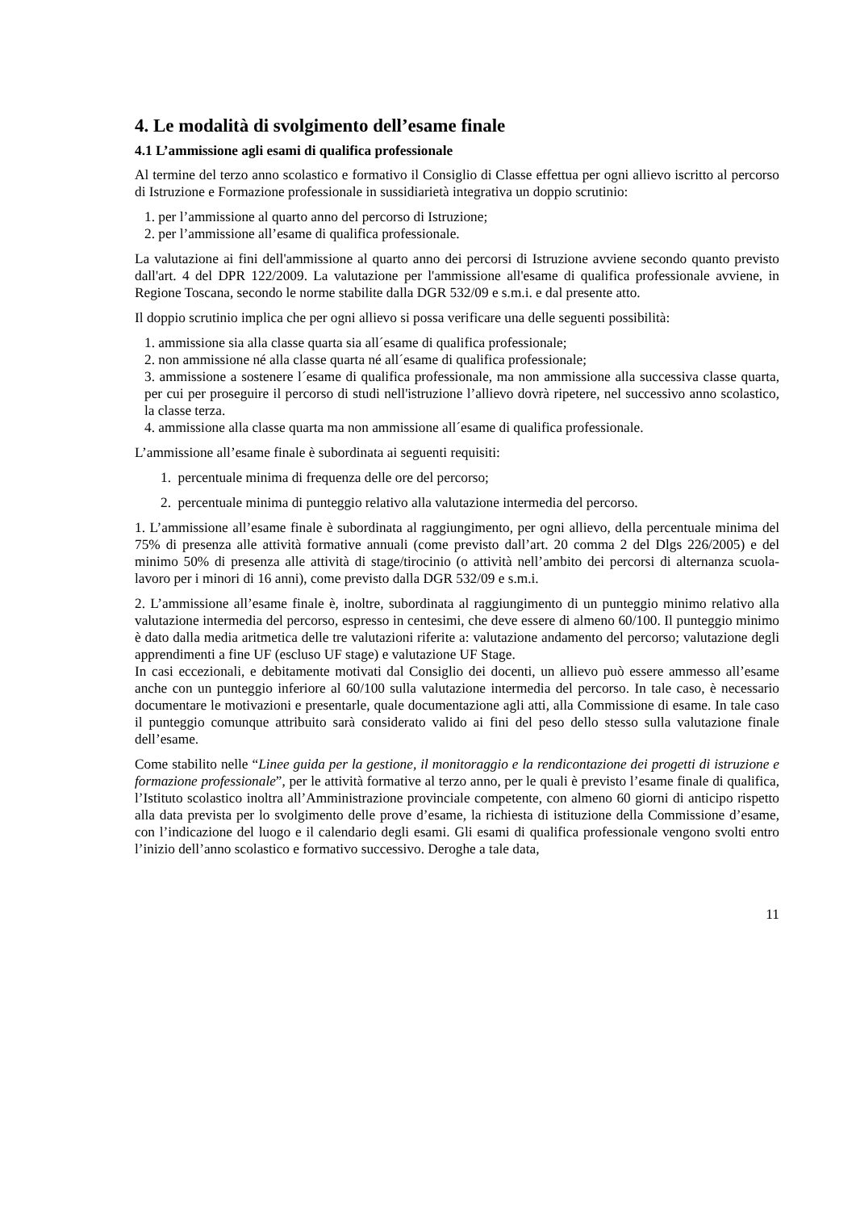4. Le modalità di svolgimento dell’esame finale
4.1 L’ammissione agli esami di qualifica professionale
Al termine del terzo anno scolastico e formativo il Consiglio di Classe effettua per ogni allievo iscritto al percorso di Istruzione e Formazione professionale in sussidiarietà integrativa un doppio scrutinio:
1. per l’ammissione al quarto anno del percorso di Istruzione;
2. per l’ammissione all’esame di qualifica professionale.
La valutazione ai fini dell'ammissione al quarto anno dei percorsi di Istruzione avviene secondo quanto previsto dall'art. 4 del DPR 122/2009. La valutazione per l'ammissione all'esame di qualifica professionale avviene, in Regione Toscana, secondo le norme stabilite dalla DGR 532/09 e s.m.i. e dal presente atto.
Il doppio scrutinio implica che per ogni allievo si possa verificare una delle seguenti possibilità:
1. ammissione sia alla classe quarta sia all´esame di qualifica professionale;
2. non ammissione né alla classe quarta né all´esame di qualifica professionale;
3. ammissione a sostenere l´esame di qualifica professionale, ma non ammissione alla successiva classe quarta, per cui per proseguire il percorso di studi nell'istruzione l’allievo dovrà ripetere, nel successivo anno scolastico, la classe terza.
4. ammissione alla classe quarta ma non ammissione all´esame di qualifica professionale.
L’ammissione all’esame finale è subordinata ai seguenti requisiti:
1. percentuale minima di frequenza delle ore del percorso;
2. percentuale minima di punteggio relativo alla valutazione intermedia del percorso.
1. L’ammissione all’esame finale è subordinata al raggiungimento, per ogni allievo, della percentuale minima del 75% di presenza alle attività formative annuali (come previsto dall’art. 20 comma 2 del Dlgs 226/2005) e del minimo 50% di presenza alle attività di stage/tirocinio (o attività nell’ambito dei percorsi di alternanza scuola-lavoro per i minori di 16 anni), come previsto dalla DGR 532/09 e s.m.i.
2. L’ammissione all’esame finale è, inoltre, subordinata al raggiungimento di un punteggio minimo relativo alla valutazione intermedia del percorso, espresso in centesimi, che deve essere di almeno 60/100. Il punteggio minimo è dato dalla media aritmetica delle tre valutazioni riferite a: valutazione andamento del percorso; valutazione degli apprendimenti a fine UF (escluso UF stage) e valutazione UF Stage.
In casi eccezionali, e debitamente motivati dal Consiglio dei docenti, un allievo può essere ammesso all’esame anche con un punteggio inferiore al 60/100 sulla valutazione intermedia del percorso. In tale caso, è necessario documentare le motivazioni e presentarle, quale documentazione agli atti, alla Commissione di esame. In tale caso il punteggio comunque attribuito sarà considerato valido ai fini del peso dello stesso sulla valutazione finale dell’esame.
Come stabilito nelle “Linee guida per la gestione, il monitoraggio e la rendicontazione dei progetti di istruzione e formazione professionale”, per le attività formative al terzo anno, per le quali è previsto l’esame finale di qualifica, l’Istituto scolastico inoltra all’Amministrazione provinciale competente, con almeno 60 giorni di anticipo rispetto alla data prevista per lo svolgimento delle prove d’esame, la richiesta di istituzione della Commissione d’esame, con l’indicazione del luogo e il calendario degli esami. Gli esami di qualifica professionale vengono svolti entro l’inizio dell’anno scolastico e formativo successivo. Deroghe a tale data,
11